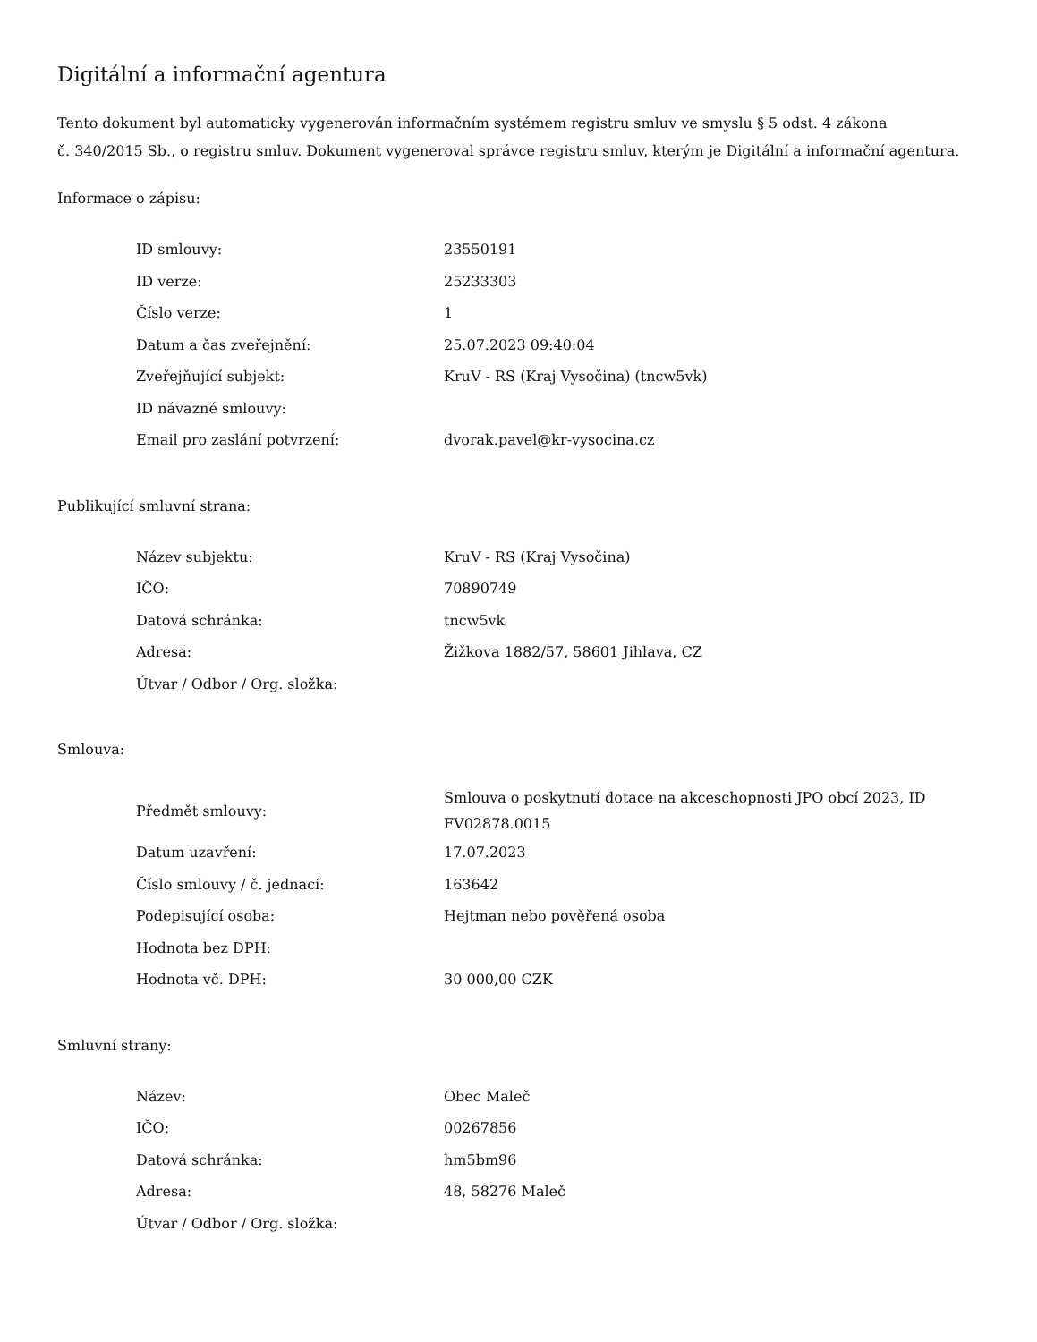Digitální a informační agentura
Tento dokument byl automaticky vygenerován informačním systémem registru smluv ve smyslu § 5 odst. 4 zákona
č. 340/2015 Sb., o registru smluv. Dokument vygeneroval správce registru smluv, kterým je Digitální a informační agentura.
Informace o zápisu:
| ID smlouvy: | 23550191 |
| ID verze: | 25233303 |
| Číslo verze: | 1 |
| Datum a čas zveřejnění: | 25.07.2023 09:40:04 |
| Zveřejňující subjekt: | KruV - RS (Kraj Vysočina) (tncw5vk) |
| ID návazné smlouvy: | |
| Email pro zaslání potvrzení: | dvorak.pavel@kr-vysocina.cz |
Publikující smluvní strana:
| Název subjektu: | KruV - RS (Kraj Vysočina) |
| IČO: | 70890749 |
| Datová schránka: | tncw5vk |
| Adresa: | Žižkova 1882/57, 58601 Jihlava, CZ |
| Útvar / Odbor / Org. složka: | |
Smlouva:
| Předmět smlouvy: | Smlouva o poskytnutí dotace na akceschopnosti JPO obcí 2023, ID FV02878.0015 |
| Datum uzavření: | 17.07.2023 |
| Číslo smlouvy / č. jednací: | 163642 |
| Podepisující osoba: | Hejtman nebo pověřená osoba |
| Hodnota bez DPH: | |
| Hodnota vč. DPH: | 30 000,00 CZK |
Smluvní strany:
| Název: | Obec Maleč |
| IČO: | 00267856 |
| Datová schránka: | hm5bm96 |
| Adresa: | 48, 58276 Maleč |
| Útvar / Odbor / Org. složka: | |